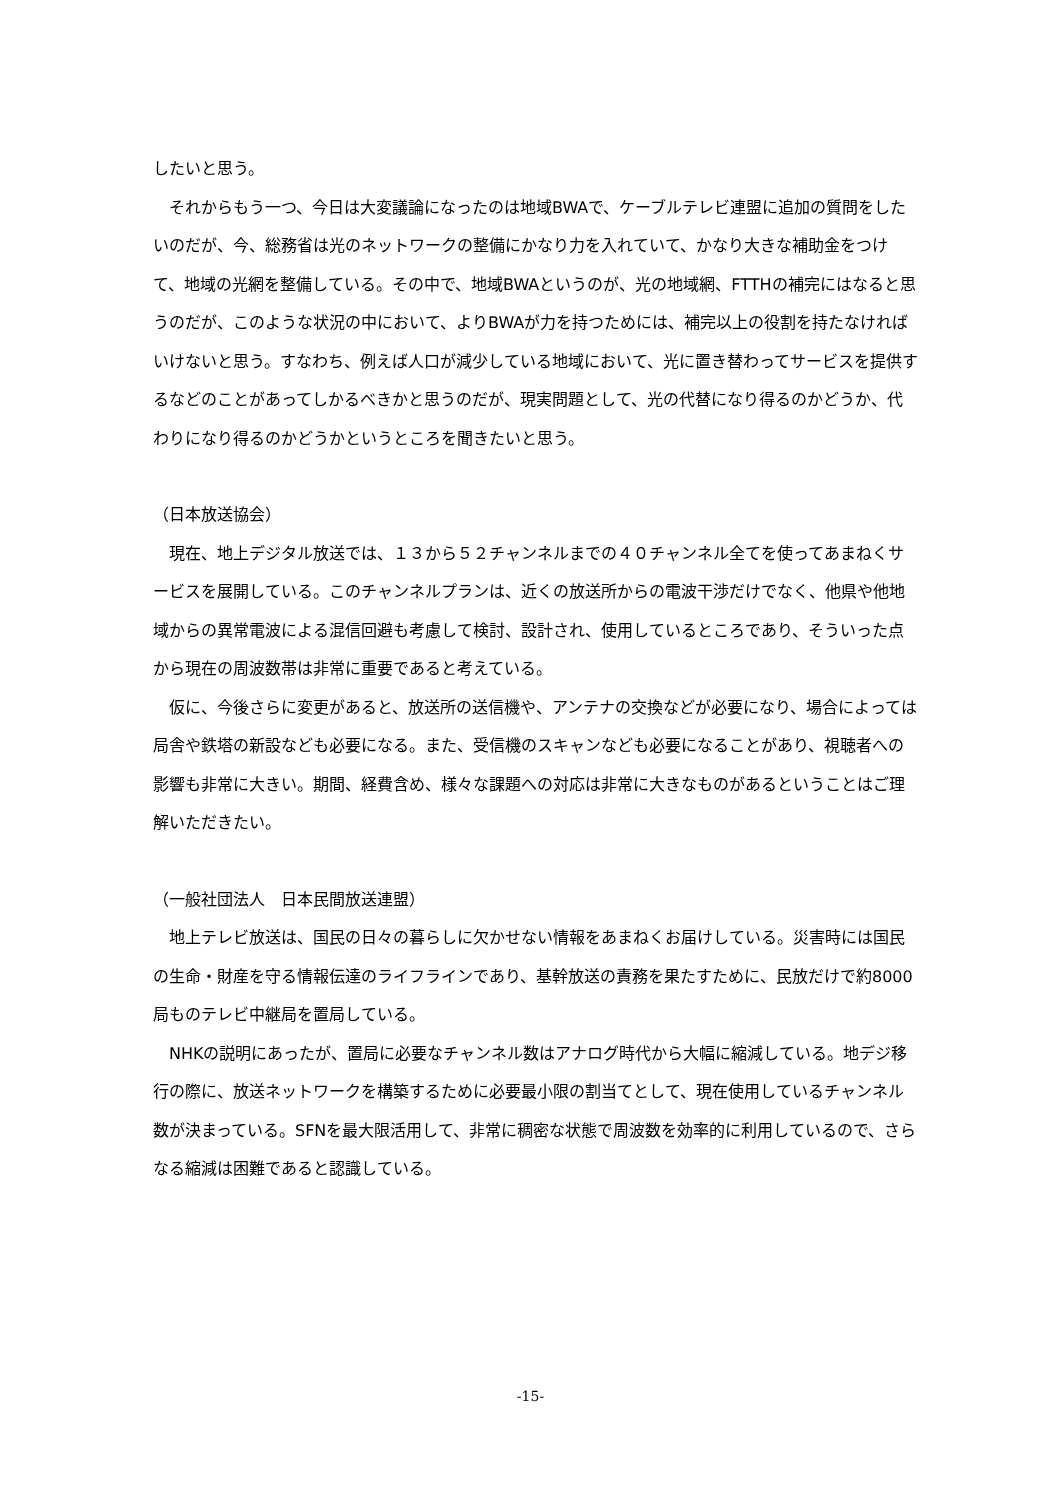したいと思う。
　それからもう一つ、今日は大変議論になったのは地域BWAで、ケーブルテレビ連盟に追加の質問をしたいのだが、今、総務省は光のネットワークの整備にかなり力を入れていて、かなり大きな補助金をつけて、地域の光網を整備している。その中で、地域BWAというのが、光の地域網、FTTHの補完にはなると思うのだが、このような状況の中において、よりBWAが力を持つためには、補完以上の役割を持たなければいけないと思う。すなわち、例えば人口が減少している地域において、光に置き替わってサービスを提供するなどのことがあってしかるべきかと思うのだが、現実問題として、光の代替になり得るのかどうか、代わりになり得るのかどうかというところを聞きたいと思う。
（日本放送協会）
　現在、地上デジタル放送では、１３から５２チャンネルまでの４０チャンネル全てを使ってあまねくサービスを展開している。このチャンネルプランは、近くの放送所からの電波干渉だけでなく、他県や他地域からの異常電波による混信回避も考慮して検討、設計され、使用しているところであり、そういった点から現在の周波数帯は非常に重要であると考えている。
　仮に、今後さらに変更があると、放送所の送信機や、アンテナの交換などが必要になり、場合によっては局舎や鉄塔の新設なども必要になる。また、受信機のスキャンなども必要になることがあり、視聴者への影響も非常に大きい。期間、経費含め、様々な課題への対応は非常に大きなものがあるということはご理解いただきたい。
（一般社団法人　日本民間放送連盟）
　地上テレビ放送は、国民の日々の暮らしに欠かせない情報をあまねくお届けしている。災害時には国民の生命・財産を守る情報伝達のライフラインであり、基幹放送の責務を果たすために、民放だけで約8000局ものテレビ中継局を置局している。
　NHKの説明にあったが、置局に必要なチャンネル数はアナログ時代から大幅に縮減している。地デジ移行の際に、放送ネットワークを構築するために必要最小限の割当てとして、現在使用しているチャンネル数が決まっている。SFNを最大限活用して、非常に稠密な状態で周波数を効率的に利用しているので、さらなる縮減は困難であると認識している。
-15-